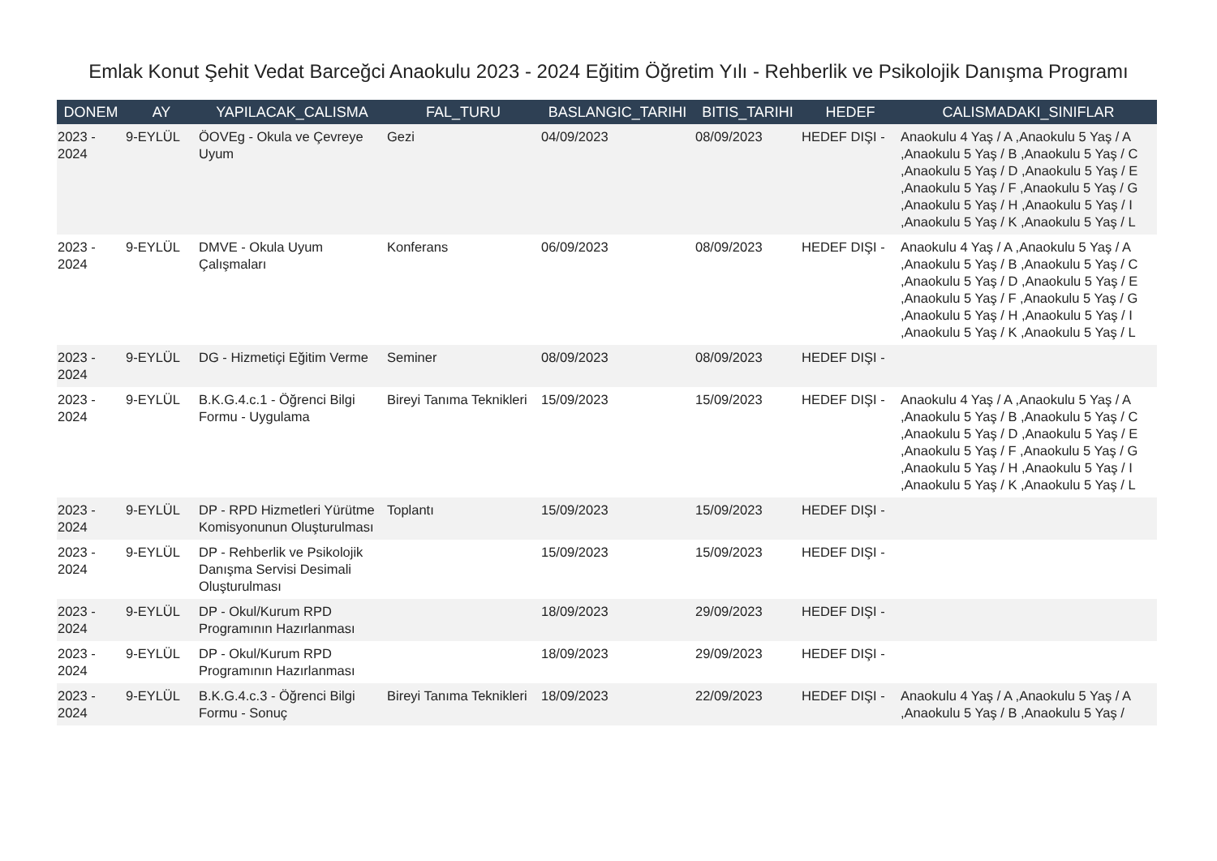Emlak Konut Şehit Vedat Barceğci Anaokulu 2023 - 2024 Eğitim Öğretim Yılı - Rehberlik ve Psikolojik Danışma Programı
| DONEM | AY | YAPILACAK_CALISMA | FAL_TURU | BASLANGIC_TARIHI | BITIS_TARIHI | HEDEF | CALISMADAKI_SINIFLAR |
| --- | --- | --- | --- | --- | --- | --- | --- |
| 2023 - 2024 | 9-EYLÜL | ÖOVEg - Okula ve Çevreye Uyum | Gezi | 04/09/2023 | 08/09/2023 | HEDEF DIŞI - | Anaokulu 4 Yaş / A ,Anaokulu 5 Yaş / A ,Anaokulu 5 Yaş / B ,Anaokulu 5 Yaş / C ,Anaokulu 5 Yaş / D ,Anaokulu 5 Yaş / E ,Anaokulu 5 Yaş / F ,Anaokulu 5 Yaş / G ,Anaokulu 5 Yaş / H ,Anaokulu 5 Yaş / I ,Anaokulu 5 Yaş / K ,Anaokulu 5 Yaş / L |
| 2023 - 2024 | 9-EYLÜL | DMVE - Okula Uyum Çalışmaları | Konferans | 06/09/2023 | 08/09/2023 | HEDEF DIŞI - | Anaokulu 4 Yaş / A ,Anaokulu 5 Yaş / A ,Anaokulu 5 Yaş / B ,Anaokulu 5 Yaş / C ,Anaokulu 5 Yaş / D ,Anaokulu 5 Yaş / E ,Anaokulu 5 Yaş / F ,Anaokulu 5 Yaş / G ,Anaokulu 5 Yaş / H ,Anaokulu 5 Yaş / I ,Anaokulu 5 Yaş / K ,Anaokulu 5 Yaş / L |
| 2023 - 2024 | 9-EYLÜL | DG - Hizmetiçi Eğitim Verme | Seminer | 08/09/2023 | 08/09/2023 | HEDEF DIŞI - | |
| 2023 - 2024 | 9-EYLÜL | B.K.G.4.c.1 - Öğrenci Bilgi Formu - Uygulama | Bireyi Tanıma Teknikleri | 15/09/2023 | 15/09/2023 | HEDEF DIŞI - | Anaokulu 4 Yaş / A ,Anaokulu 5 Yaş / A ,Anaokulu 5 Yaş / B ,Anaokulu 5 Yaş / C ,Anaokulu 5 Yaş / D ,Anaokulu 5 Yaş / E ,Anaokulu 5 Yaş / F ,Anaokulu 5 Yaş / G ,Anaokulu 5 Yaş / H ,Anaokulu 5 Yaş / I ,Anaokulu 5 Yaş / K ,Anaokulu 5 Yaş / L |
| 2023 - 2024 | 9-EYLÜL | DP - RPD Hizmetleri Yürütme Komisyonunun Oluşturulması | Toplantı | 15/09/2023 | 15/09/2023 | HEDEF DIŞI - | |
| 2023 - 2024 | 9-EYLÜL | DP - Rehberlik ve Psikolojik Danışma Servisi Desimali Oluşturulması | | 15/09/2023 | 15/09/2023 | HEDEF DIŞI - | |
| 2023 - 2024 | 9-EYLÜL | DP - Okul/Kurum RPD Programının Hazırlanması | | 18/09/2023 | 29/09/2023 | HEDEF DIŞI - | |
| 2023 - 2024 | 9-EYLÜL | DP - Okul/Kurum RPD Programının Hazırlanması | | 18/09/2023 | 29/09/2023 | HEDEF DIŞI - | |
| 2023 - 2024 | 9-EYLÜL | B.K.G.4.c.3 - Öğrenci Bilgi Formu - Sonuç | Bireyi Tanıma Teknikleri | 18/09/2023 | 22/09/2023 | HEDEF DIŞI - | Anaokulu 4 Yaş / A ,Anaokulu 5 Yaş / A ,Anaokulu 5 Yaş / B ,Anaokulu 5 Yaş / |